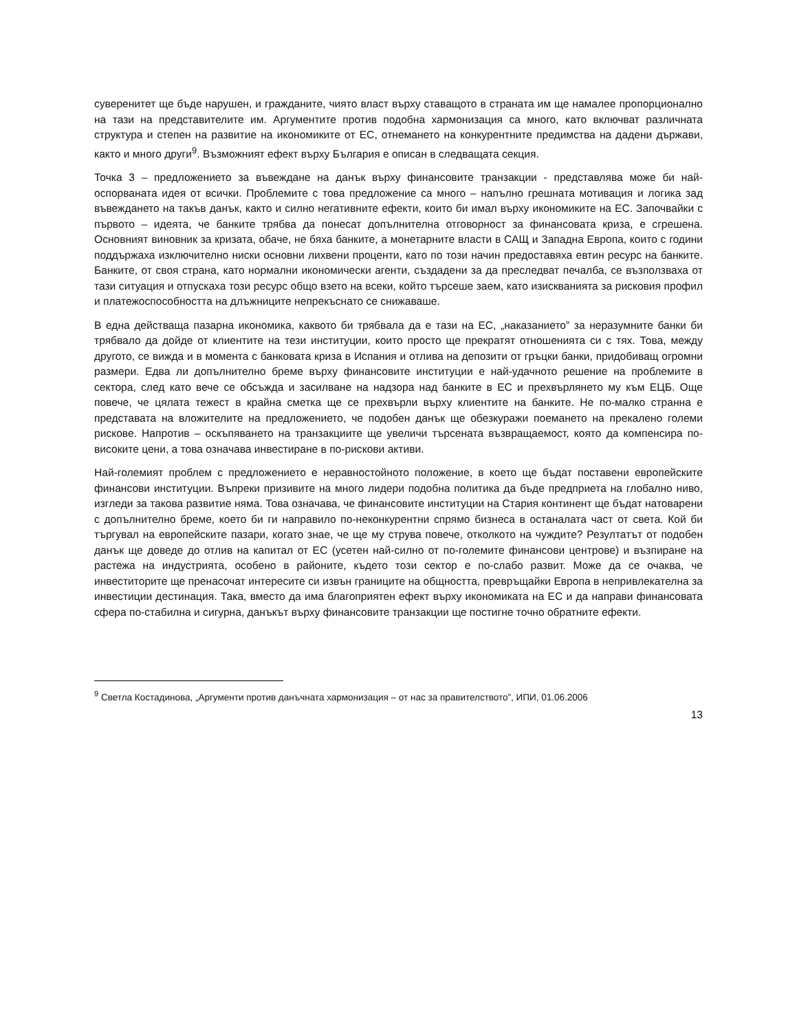суверенитет ще бъде нарушен, и гражданите, чиято власт върху ставащото в страната им ще намалее пропорционално на тази на представителите им. Аргументите против подобна хармонизация са много, като включват различната структура и степен на развитие на икономиките от ЕС, отнемането на конкурентните предимства на дадени държави, както и много други<sup>9</sup>. Възможният ефект върху България е описан в следващата секция.
Точка 3 – предложението за въвеждане на данък върху финансовите транзакции - представлява може би най-оспорваната идея от всички. Проблемите с това предложение са много – напълно грешната мотивация и логика зад въвеждането на такъв данък, както и силно негативните ефекти, които би имал върху икономиките на ЕС. Започвайки с първото – идеята, че банките трябва да понесат допълнителна отговорност за финансовата криза, е сгрешена. Основният виновник за кризата, обаче, не бяха банките, а монетарните власти в САЩ и Западна Европа, които с години поддържаха изключително ниски основни лихвени проценти, като по този начин предоставяха евтин ресурс на банките. Банките, от своя страна, като нормални икономически агенти, създадени за да преследват печалба, се възползваха от тази ситуация и отпускаха този ресурс общо взето на всеки, който търсеше заем, като изискванията за рисковия профил и платежоспособността на длъжниците непрекъснато се снижаваше.
В една действаща пазарна икономика, каквото би трябвала да е тази на ЕС, „наказанието” за неразумните банки би трябвало да дойде от клиентите на тези институции, които просто ще прекратят отношенията си с тях. Това, между другото, се вижда и в момента с банковата криза в Испания и отлива на депозити от гръцки банки, придобиващ огромни размери. Едва ли допълнително бреме върху финансовите институции е най-удачното решение на проблемите в сектора, след като вече се обсъжда и засилване на надзора над банките в ЕС и прехвърлянето му към ЕЦБ. Още повече, че цялата тежест в крайна сметка ще се прехвърли върху клиентите на банките. Не по-малко странна е представата на вложителите на предложението, че подобен данък ще обезкуражи поемането на прекалено големи рискове. Напротив – оскъпяването на транзакциите ще увеличи търсената възвращаемост, която да компенсира по-високите цени, а това означава инвестиране в по-рискови активи.
Най-големият проблем с предложението е неравностойното положение, в което ще бъдат поставени европейските финансови институции. Въпреки призивите на много лидери подобна политика да бъде предприета на глобално ниво, изгледи за такова развитие няма. Това означава, че финансовите институции на Стария континент ще бъдат натоварени с допълнително бреме, което би ги направило по-неконкурентни спрямо бизнеса в останалата част от света. Кой би търгувал на европейските пазари, когато знае, че ще му струва повече, отколкото на чуждите? Резултатът от подобен данък ще доведе до отлив на капитал от ЕС (усетен най-силно от по-големите финансови центрове) и възпиране на растежа на индустрията, особено в районите, където този сектор е по-слабо развит. Може да се очаква, че инвеститорите ще пренасочат интересите си извън границите на общността, превръщайки Европа в непривлекателна за инвестиции дестинация. Така, вместо да има благоприятен ефект върху икономиката на ЕС и да направи финансовата сфера по-стабилна и сигурна, данъкът върху финансовите транзакции ще постигне точно обратните ефекти.
<sup>9</sup> Светла Костадинова, „Аргументи против данъчната хармонизация – от нас за правителството”, ИПИ, 01.06.2006
13